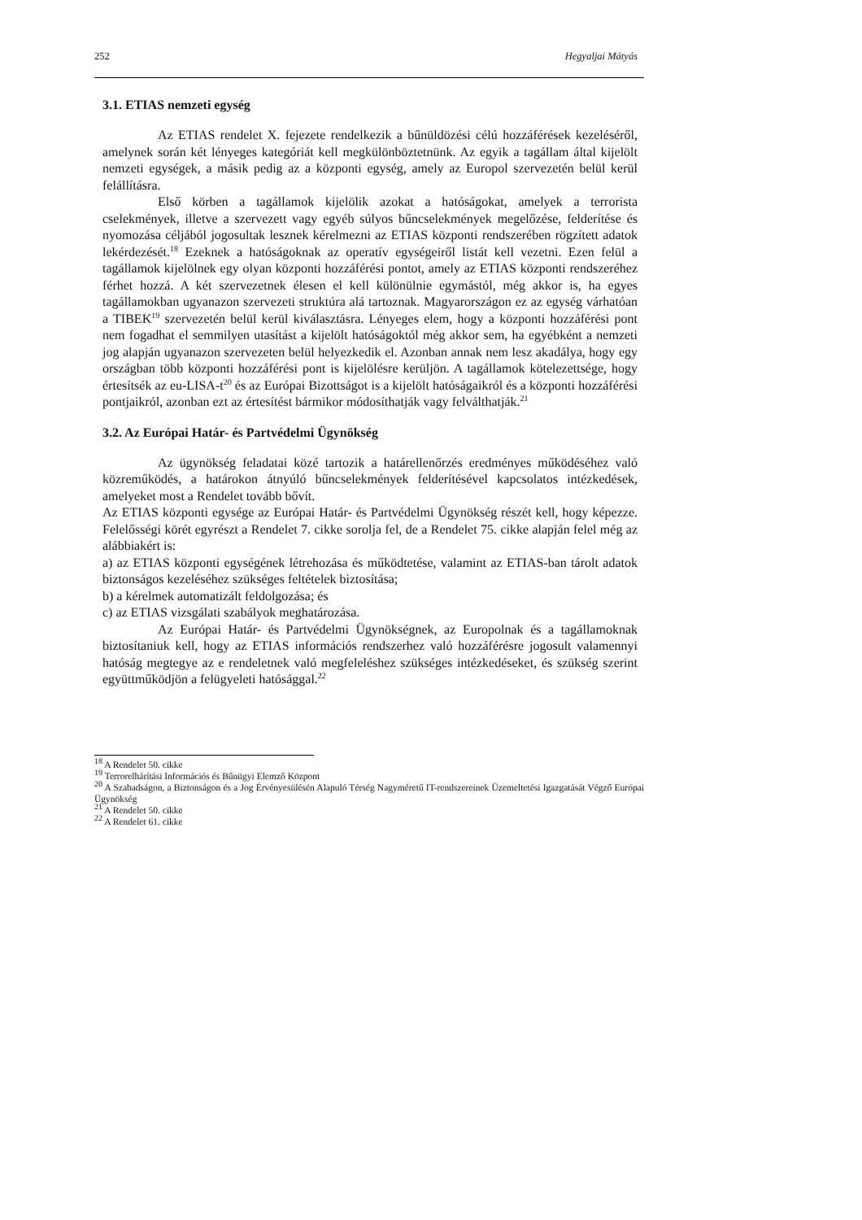252 Hegyaljai Mátyás
3.1. ETIAS nemzeti egység
Az ETIAS rendelet X. fejezete rendelkezik a bűnüldözési célú hozzáférések kezeléséről, amelynek során két lényeges kategóriát kell megkülönböztetnünk. Az egyik a tagállam által kijelölt nemzeti egységek, a másik pedig az a központi egység, amely az Europol szervezetén belül kerül felállításra.
Első körben a tagállamok kijelölik azokat a hatóságokat, amelyek a terrorista cselekmények, illetve a szervezett vagy egyéb súlyos bűncselekmények megelőzése, felderítése és nyomozása céljából jogosultak lesznek kérelmezni az ETIAS központi rendszerében rögzített adatok lekérdezését.<sup>18</sup> Ezeknek a hatóságoknak az operatív egységeiről listát kell vezetni. Ezen felül a tagállamok kijelölnek egy olyan központi hozzáférési pontot, amely az ETIAS központi rendszeréhez férhet hozzá. A két szervezetnek élesen el kell különülnie egymástól, még akkor is, ha egyes tagállamokban ugyanazon szervezeti struktúra alá tartoznak. Magyarországon ez az egység várhatóan a TIBEK<sup>19</sup> szervezetén belül kerül kiválasztásra. Lényeges elem, hogy a központi hozzáférési pont nem fogadhat el semmilyen utasítást a kijelölt hatóságoktól még akkor sem, ha egyébként a nemzeti jog alapján ugyanazon szervezeten belül helyezkedik el. Azonban annak nem lesz akadálya, hogy egy országban több központi hozzáférési pont is kijelölésre kerüljön. A tagállamok kötelezettsége, hogy értesítsék az eu-LISA-t<sup>20</sup> és az Európai Bizottságot is a kijelölt hatóságaikról és a központi hozzáférési pontjaikról, azonban ezt az értesítést bármikor módosíthatják vagy felválthatják.<sup>21</sup>
3.2. Az Európai Határ- és Partvédelmi Ügynökség
Az ügynökség feladatai közé tartozik a határellenőrzés eredményes működéséhez való közreműködés, a határokon átnyúló bűncselekmények felderítésével kapcsolatos intézkedések, amelyeket most a Rendelet tovább bővít.
Az ETIAS központi egysége az Európai Határ- és Partvédelmi Ügynökség részét kell, hogy képezze. Felelősségi körét egyrészt a Rendelet 7. cikke sorolja fel, de a Rendelet 75. cikke alapján felel még az alábbiakért is:
a) az ETIAS központi egységének létrehozása és működtetése, valamint az ETIAS-ban tárolt adatok biztonságos kezeléséhez szükséges feltételek biztosítása;
b) a kérelmek automatizált feldolgozása; és
c) az ETIAS vizsgálati szabályok meghatározása.
Az Európai Határ- és Partvédelmi Ügynökségnek, az Europolnak és a tagállamoknak biztosítaniuk kell, hogy az ETIAS információs rendszerhez való hozzáférésre jogosult valamennyi hatóság megtegye az e rendeletnek való megfeleléshez szükséges intézkedéseket, és szükség szerint együttműködjön a felügyeleti hatósággal.<sup>22</sup>
<sup>18</sup> A Rendelet 50. cikke
<sup>19</sup> Terrorelhárítási Információs és Bűnügyi Elemző Központ
<sup>20</sup> A Szabadságon, a Biztonságon és a Jog Érvényesülésén Alapuló Térség Nagyméretű IT-rendszereinek Üzemeltetési Igazgatását Végző Európai Ügynökség
<sup>21</sup> A Rendelet 50. cikke
<sup>22</sup> A Rendelet 61. cikke